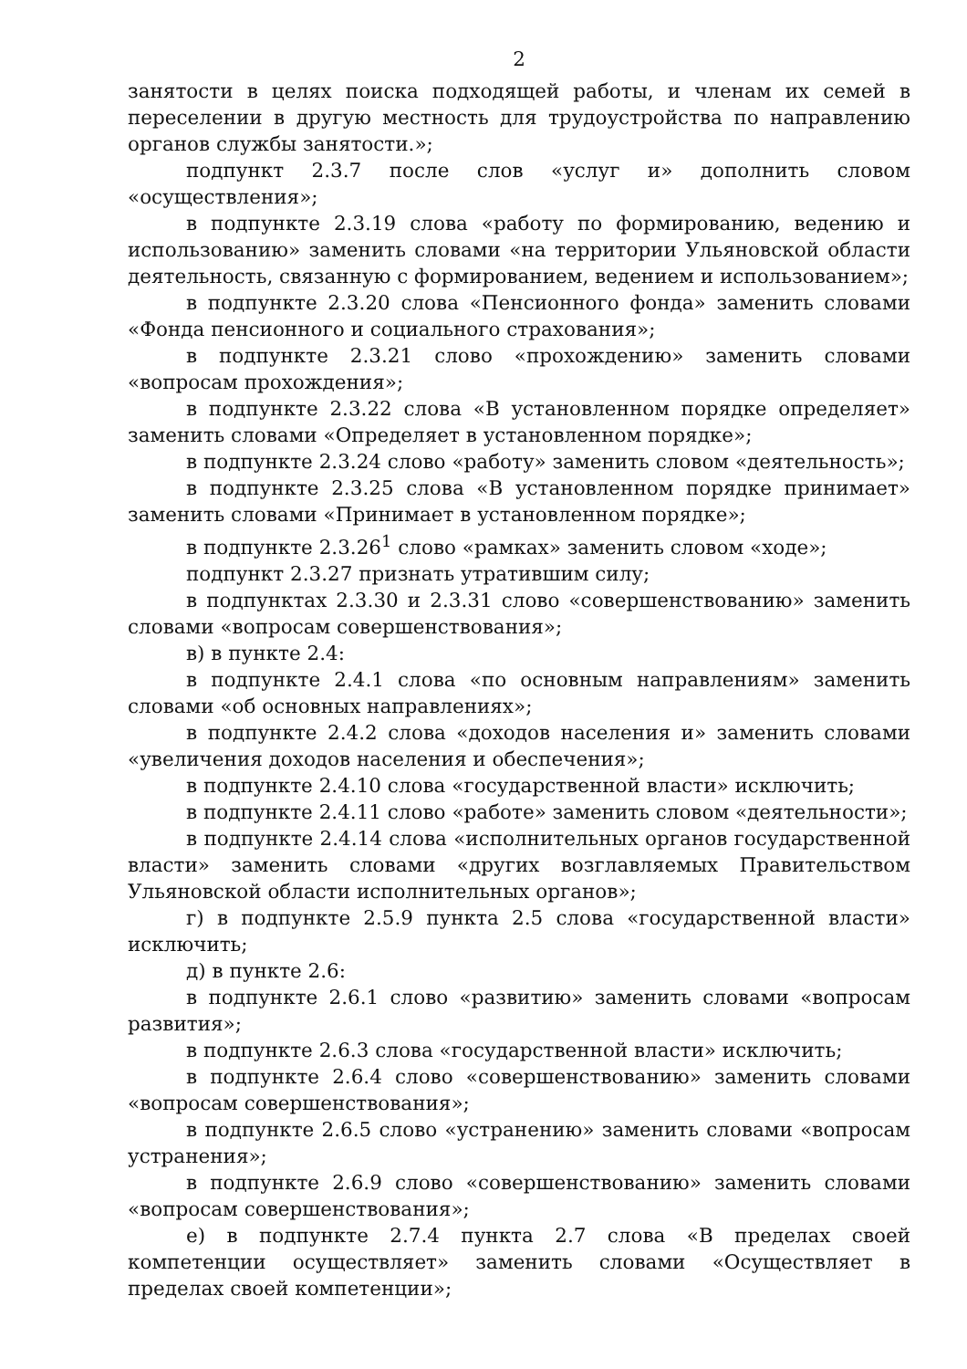2
занятости в целях поиска подходящей работы, и членам их семей в переселении в другую местность для трудоустройства по направлению органов службы занятости.»;
подпункт 2.3.7 после слов «услуг и» дополнить словом «осуществления»;
в подпункте 2.3.19 слова «работу по формированию, ведению и использованию» заменить словами «на территории Ульяновской области деятельность, связанную с формированием, ведением и использованием»;
в подпункте 2.3.20 слова «Пенсионного фонда» заменить словами «Фонда пенсионного и социального страхования»;
в подпункте 2.3.21 слово «прохождению» заменить словами «вопросам прохождения»;
в подпункте 2.3.22 слова «В установленном порядке определяет» заменить словами «Определяет в установленном порядке»;
в подпункте 2.3.24 слово «работу» заменить словом «деятельность»;
в подпункте 2.3.25 слова «В установленном порядке принимает» заменить словами «Принимает в установленном порядке»;
в подпункте 2.3.26<sup>1</sup> слово «рамках» заменить словом «ходе»;
подпункт 2.3.27 признать утратившим силу;
в подпунктах 2.3.30 и 2.3.31 слово «совершенствованию» заменить словами «вопросам совершенствования»;
в) в пункте 2.4:
в подпункте 2.4.1 слова «по основным направлениям» заменить словами «об основных направлениях»;
в подпункте 2.4.2 слова «доходов населения и» заменить словами «увеличения доходов населения и обеспечения»;
в подпункте 2.4.10 слова «государственной власти» исключить;
в подпункте 2.4.11 слово «работе» заменить словом «деятельности»;
в подпункте 2.4.14 слова «исполнительных органов государственной власти» заменить словами «других возглавляемых Правительством Ульяновской области исполнительных органов»;
г) в подпункте 2.5.9 пункта 2.5 слова «государственной власти» исключить;
д) в пункте 2.6:
в подпункте 2.6.1 слово «развитию» заменить словами «вопросам развития»;
в подпункте 2.6.3 слова «государственной власти» исключить;
в подпункте 2.6.4 слово «совершенствованию» заменить словами «вопросам совершенствования»;
в подпункте 2.6.5 слово «устранению» заменить словами «вопросам устранения»;
в подпункте 2.6.9 слово «совершенствованию» заменить словами «вопросам совершенствования»;
е) в подпункте 2.7.4 пункта 2.7 слова «В пределах своей компетенции осуществляет» заменить словами «Осуществляет в пределах своей компетенции»;